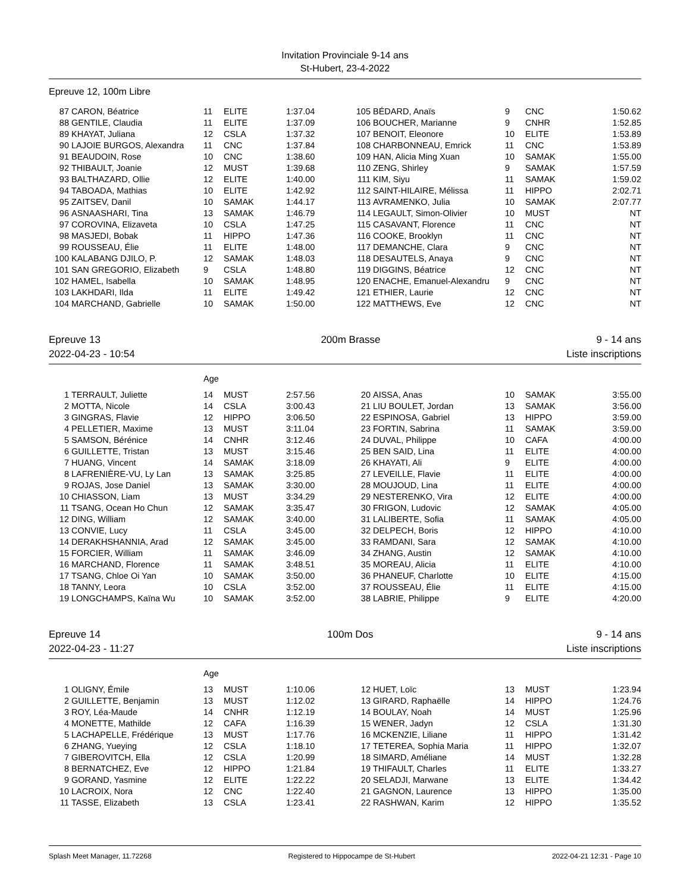Invitation Provinciale 9-14 ans
St-Hubert, 23-4-2022
Epreuve 12, 100m Libre
| 87 | CARON, Béatrice | 11 | ELITE | 1:37.04 | | 105 | BÉDARD, Anaïs | 9 | CNC | 1:50.62 |
| 88 | GENTILE, Claudia | 11 | ELITE | 1:37.09 | | 106 | BOUCHER, Marianne | 9 | CNHR | 1:52.85 |
| 89 | KHAYAT, Juliana | 12 | CSLA | 1:37.32 | | 107 | BENOIT, Eleonore | 10 | ELITE | 1:53.89 |
| 90 | LAJOIE BURGOS, Alexandra | 11 | CNC | 1:37.84 | | 108 | CHARBONNEAU, Emrick | 11 | CNC | 1:53.89 |
| 91 | BEAUDOIN, Rose | 10 | CNC | 1:38.60 | | 109 | HAN, Alicia Ming Xuan | 10 | SAMAK | 1:55.00 |
| 92 | THIBAULT, Joanie | 12 | MUST | 1:39.68 | | 110 | ZENG, Shirley | 9 | SAMAK | 1:57.59 |
| 93 | BALTHAZARD, Ollie | 12 | ELITE | 1:40.00 | | 111 | KIM, Siyu | 11 | SAMAK | 1:59.02 |
| 94 | TABOADA, Mathias | 10 | ELITE | 1:42.92 | | 112 | SAINT-HILAIRE, Mélissa | 11 | HIPPO | 2:02.71 |
| 95 | ZAITSEV, Danil | 10 | SAMAK | 1:44.17 | | 113 | AVRAMENKO, Julia | 10 | SAMAK | 2:07.77 |
| 96 | ASNAASHARI, Tina | 13 | SAMAK | 1:46.79 | | 114 | LEGAULT, Simon-Olivier | 10 | MUST | NT |
| 97 | COROVINA, Elizaveta | 10 | CSLA | 1:47.25 | | 115 | CASAVANT, Florence | 11 | CNC | NT |
| 98 | MASJEDI, Bobak | 11 | HIPPO | 1:47.36 | | 116 | COOKE, Brooklyn | 11 | CNC | NT |
| 99 | ROUSSEAU, Élie | 11 | ELITE | 1:48.00 | | 117 | DEMANCHE, Clara | 9 | CNC | NT |
| 100 | KALABANG DJILO, P. | 12 | SAMAK | 1:48.03 | | 118 | DESAUTELS, Anaya | 9 | CNC | NT |
| 101 | SAN GREGORIO, Elizabeth | 9 | CSLA | 1:48.80 | | 119 | DIGGINS, Béatrice | 12 | CNC | NT |
| 102 | HAMEL, Isabella | 10 | SAMAK | 1:48.95 | | 120 | ENACHE, Emanuel-Alexandru | 9 | CNC | NT |
| 103 | LAKHDARI, Ilda | 11 | ELITE | 1:49.42 | | 121 | ETHIER, Laurie | 12 | CNC | NT |
| 104 | MARCHAND, Gabrielle | 10 | SAMAK | 1:50.00 | | 122 | MATTHEWS, Eve | 12 | CNC | NT |
Epreuve 13
2022-04-23 - 10:54
200m Brasse 9 - 14 ans
Liste inscriptions
| | | Age | | | | | | | | |
| 1 | TERRAULT, Juliette | 14 | MUST | 2:57.56 | | 20 | AISSA, Anas | 10 | SAMAK | 3:55.00 |
| 2 | MOTTA, Nicole | 14 | CSLA | 3:00.43 | | 21 | LIU BOULET, Jordan | 13 | SAMAK | 3:56.00 |
| 3 | GINGRAS, Flavie | 12 | HIPPO | 3:06.50 | | 22 | ESPINOSA, Gabriel | 13 | HIPPO | 3:59.00 |
| 4 | PELLETIER, Maxime | 13 | MUST | 3:11.04 | | 23 | FORTIN, Sabrina | 11 | SAMAK | 3:59.00 |
| 5 | SAMSON, Bérénice | 14 | CNHR | 3:12.46 | | 24 | DUVAL, Philippe | 10 | CAFA | 4:00.00 |
| 6 | GUILLETTE, Tristan | 13 | MUST | 3:15.46 | | 25 | BEN SAID, Lina | 11 | ELITE | 4:00.00 |
| 7 | HUANG, Vincent | 14 | SAMAK | 3:18.09 | | 26 | KHAYATI, Ali | 9 | ELITE | 4:00.00 |
| 8 | LAFRENIÈRE-VU, Ly Lan | 13 | SAMAK | 3:25.85 | | 27 | LEVEILLE, Flavie | 11 | ELITE | 4:00.00 |
| 9 | ROJAS, Jose Daniel | 13 | SAMAK | 3:30.00 | | 28 | MOUJOUD, Lina | 11 | ELITE | 4:00.00 |
| 10 | CHIASSON, Liam | 13 | MUST | 3:34.29 | | 29 | NESTERENKO, Vira | 12 | ELITE | 4:00.00 |
| 11 | TSANG, Ocean Ho Chun | 12 | SAMAK | 3:35.47 | | 30 | FRIGON, Ludovic | 12 | SAMAK | 4:05.00 |
| 12 | DING, William | 12 | SAMAK | 3:40.00 | | 31 | LALIBERTE, Sofia | 11 | SAMAK | 4:05.00 |
| 13 | CONVIE, Lucy | 11 | CSLA | 3:45.00 | | 32 | DELPECH, Boris | 12 | HIPPO | 4:10.00 |
| 14 | DERAKHSHANNIA, Arad | 12 | SAMAK | 3:45.00 | | 33 | RAMDANI, Sara | 12 | SAMAK | 4:10.00 |
| 15 | FORCIER, William | 11 | SAMAK | 3:46.09 | | 34 | ZHANG, Austin | 12 | SAMAK | 4:10.00 |
| 16 | MARCHAND, Florence | 11 | SAMAK | 3:48.51 | | 35 | MOREAU, Alicia | 11 | ELITE | 4:10.00 |
| 17 | TSANG, Chloe Oi Yan | 10 | SAMAK | 3:50.00 | | 36 | PHANEUF, Charlotte | 10 | ELITE | 4:15.00 |
| 18 | TANNY, Leora | 10 | CSLA | 3:52.00 | | 37 | ROUSSEAU, Élie | 11 | ELITE | 4:15.00 |
| 19 | LONGCHAMPS, Kaïna Wu | 10 | SAMAK | 3:52.00 | | 38 | LABRIE, Philippe | 9 | ELITE | 4:20.00 |
Epreuve 14
2022-04-23 - 11:27
100m Dos 9 - 14 ans
Liste inscriptions
| | | Age | | | | | | | | |
| 1 | OLIGNY, Émile | 13 | MUST | 1:10.06 | | 12 | HUET, Loïc | 13 | MUST | 1:23.94 |
| 2 | GUILLETTE, Benjamin | 13 | MUST | 1:12.02 | | 13 | GIRARD, Raphaëlle | 14 | HIPPO | 1:24.76 |
| 3 | ROY, Léa-Maude | 14 | CNHR | 1:12.19 | | 14 | BOULAY, Noah | 14 | MUST | 1:25.96 |
| 4 | MONETTE, Mathilde | 12 | CAFA | 1:16.39 | | 15 | WENER, Jadyn | 12 | CSLA | 1:31.30 |
| 5 | LACHAPELLE, Frédérique | 13 | MUST | 1:17.76 | | 16 | MCKENZIE, Liliane | 11 | HIPPO | 1:31.42 |
| 6 | ZHANG, Yueying | 12 | CSLA | 1:18.10 | | 17 | TETEREA, Sophia Maria | 11 | HIPPO | 1:32.07 |
| 7 | GIBEROVITCH, Ella | 12 | CSLA | 1:20.99 | | 18 | SIMARD, Améliane | 14 | MUST | 1:32.28 |
| 8 | BERNATCHEZ, Eve | 12 | HIPPO | 1:21.84 | | 19 | THIFAULT, Charles | 11 | ELITE | 1:33.27 |
| 9 | GORAND, Yasmine | 12 | ELITE | 1:22.22 | | 20 | SELADJI, Marwane | 13 | ELITE | 1:34.42 |
| 10 | LACROIX, Nora | 12 | CNC | 1:22.40 | | 21 | GAGNON, Laurence | 13 | HIPPO | 1:35.00 |
| 11 | TASSE, Elizabeth | 13 | CSLA | 1:23.41 | | 22 | RASHWAN, Karim | 12 | HIPPO | 1:35.52 |
Splash Meet Manager, 11.72268 Registered to Hippocampe de St-Hubert 2022-04-21 12:31 - Page 10